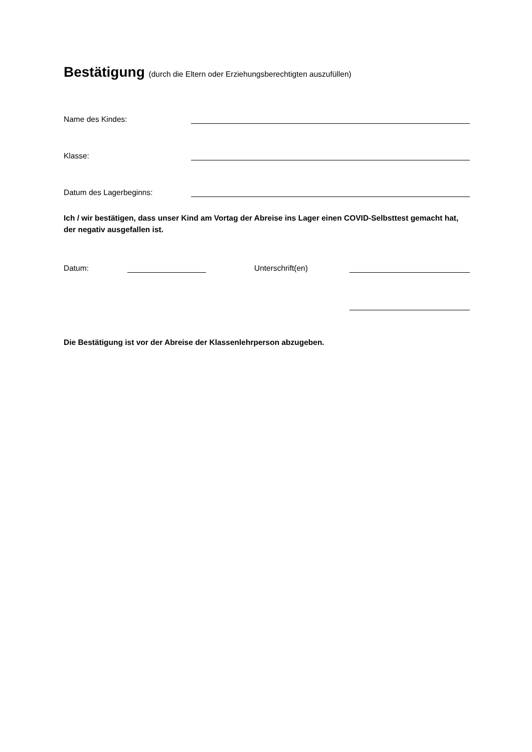Bestätigung (durch die Eltern oder Erziehungsberechtigten auszufüllen)
Name des Kindes:
Klasse:
Datum des Lagerbeginns:
Ich / wir bestätigen, dass unser Kind am Vortag der Abreise ins Lager einen COVID-Selbsttest gemacht hat, der negativ ausgefallen ist.
Datum: Unterschrift(en)
Die Bestätigung ist vor der Abreise der Klassenlehrperson abzugeben.